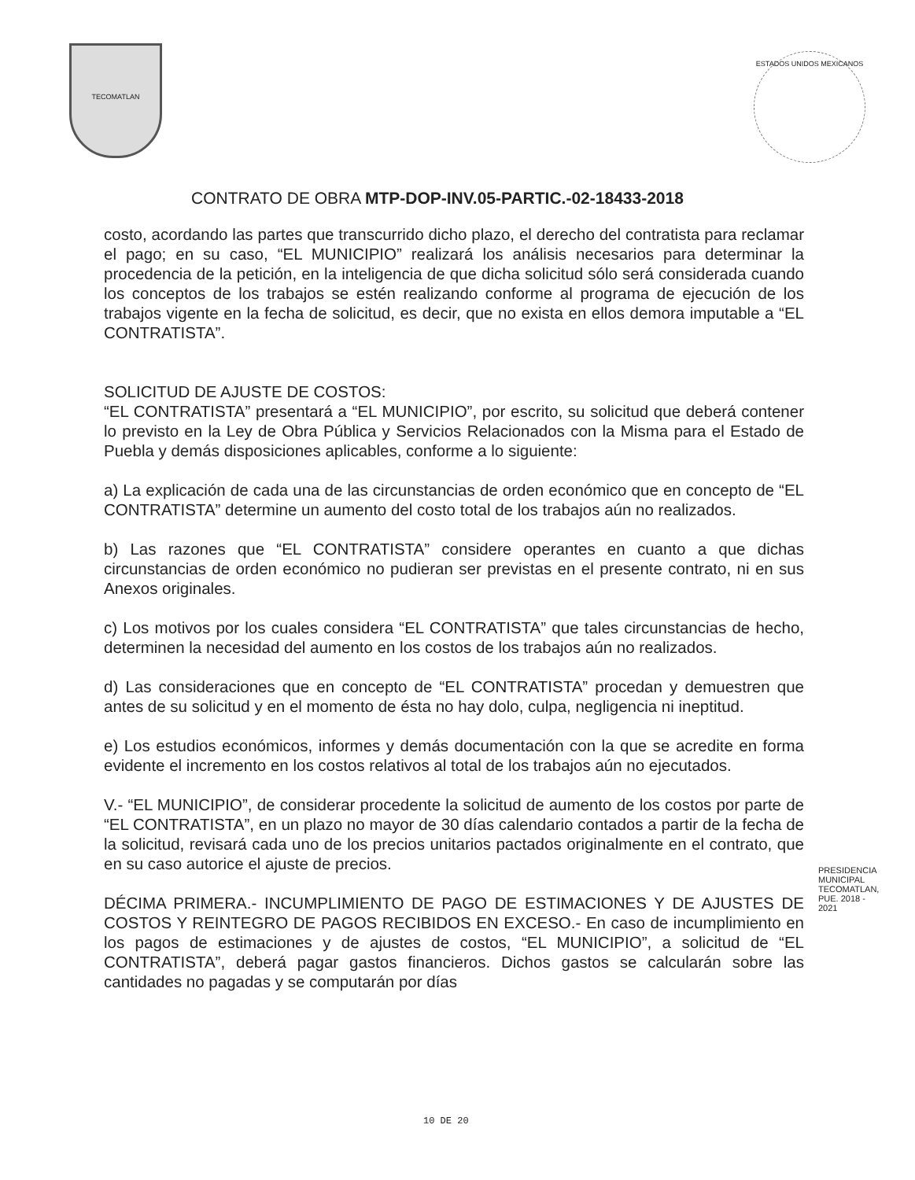TECOMATLAN
ESTADOS UNIDOS MEXICANOS
CONTRATO DE OBRA MTP-DOP-INV.05-PARTIC.-02-18433-2018
costo, acordando las partes que transcurrido dicho plazo, el derecho del contratista para reclamar el pago; en su caso, “EL MUNICIPIO” realizará los análisis necesarios para determinar la procedencia de la petición, en la inteligencia de que dicha solicitud sólo será considerada cuando los conceptos de los trabajos se estén realizando conforme al programa de ejecución de los trabajos vigente en la fecha de solicitud, es decir, que no exista en ellos demora imputable a “EL CONTRATISTA”.
SOLICITUD DE AJUSTE DE COSTOS:
“EL CONTRATISTA” presentará a “EL MUNICIPIO”, por escrito, su solicitud que deberá contener lo previsto en la Ley de Obra Pública y Servicios Relacionados con la Misma para el Estado de Puebla y demás disposiciones aplicables, conforme a lo siguiente:
a) La explicación de cada una de las circunstancias de orden económico que en concepto de “EL CONTRATISTA” determine un aumento del costo total de los trabajos aún no realizados.
b) Las razones que “EL CONTRATISTA” considere operantes en cuanto a que dichas circunstancias de orden económico no pudieran ser previstas en el presente contrato, ni en sus Anexos originales.
c) Los motivos por los cuales considera “EL CONTRATISTA” que tales circunstancias de hecho, determinen la necesidad del aumento en los costos de los trabajos aún no realizados.
d) Las consideraciones que en concepto de “EL CONTRATISTA” procedan y demuestren que antes de su solicitud y en el momento de ésta no hay dolo, culpa, negligencia ni ineptitud.
e) Los estudios económicos, informes y demás documentación con la que se acredite en forma evidente el incremento en los costos relativos al total de los trabajos aún no ejecutados.
V.- “EL MUNICIPIO”, de considerar procedente la solicitud de aumento de los costos por parte de “EL CONTRATISTA”, en un plazo no mayor de 30 días calendario contados a partir de la fecha de la solicitud, revisará cada uno de los precios unitarios pactados originalmente en el contrato, que en su caso autorice el ajuste de precios.
DÉCIMA PRIMERA.- INCUMPLIMIENTO DE PAGO DE ESTIMACIONES Y DE AJUSTES DE COSTOS Y REINTEGRO DE PAGOS RECIBIDOS EN EXCESO.- En caso de incumplimiento en los pagos de estimaciones y de ajustes de costos, “EL MUNICIPIO”, a solicitud de “EL CONTRATISTA”, deberá pagar gastos financieros. Dichos gastos se calcularán sobre las cantidades no pagadas y se computarán por días
PRESIDENCIA MUNICIPAL TECOMATLAN, PUE. 2018 - 2021
10 DE 20